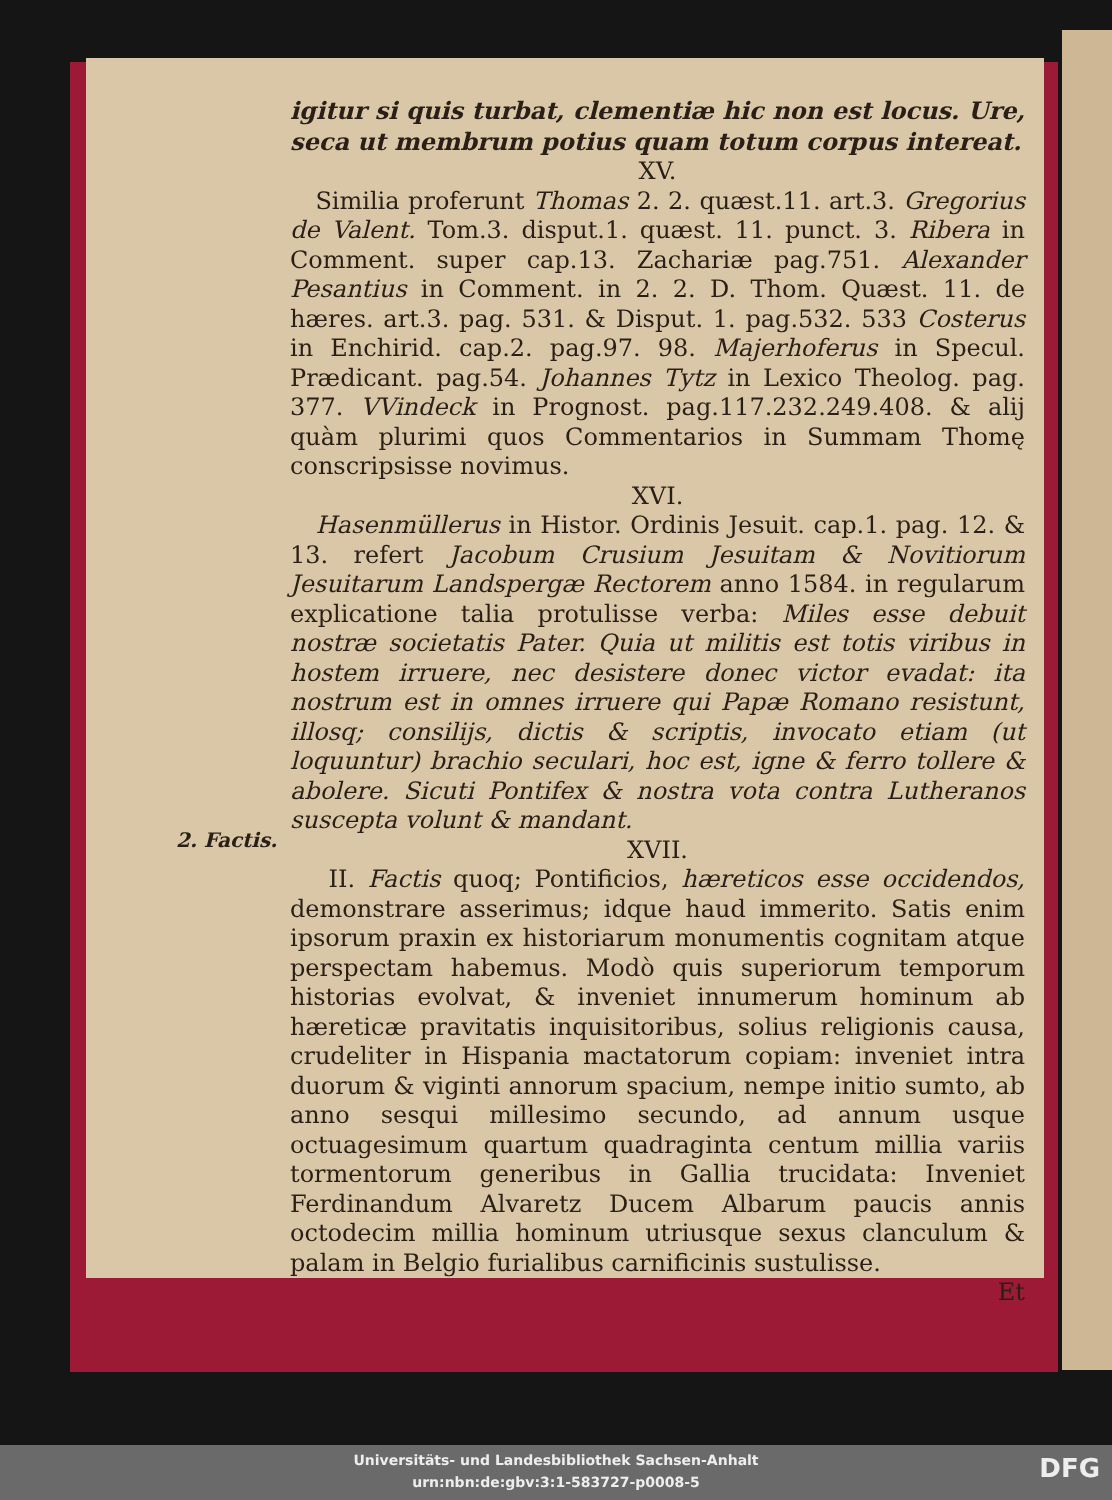2. Factis.
igitur si quis turbat, clementiæ hic non est locus. Ure, seca ut membrum potius quam totum corpus intereat.
XV.
Similia proferunt Thomas 2. 2. quæst.11. art.3. Gregorius de Valent. Tom.3. disput.1. quæst. 11. punct. 3. Ribera in Comment. super cap.13. Zachariæ pag.751. Alexander Pesantius in Comment. in 2. 2. D. Thom. Quæst. 11. de hæres. art.3. pag. 531. & Disput. 1. pag.532. 533 Costerus in Enchirid. cap.2. pag.97. 98. Majerhoferus in Specul. Prædicant. pag.54. Johannes Tytz in Lexico Theolog. pag. 377. VVindeck in Prognost. pag.117.232.249.408. & alij quàm plurimi quos Commentarios in Summam Thomę conscripsisse novimus.
XVI.
Hasenmüllerus in Histor. Ordinis Jesuit. cap.1. pag. 12. & 13. refert Jacobum Crusium Jesuitam & Novitiorum Jesuitarum Landspergæ Rectorem anno 1584. in regularum explicatione talia protulisse verba: Miles esse debuit nostræ societatis Pater. Quia ut militis est totis viribus in hostem irruere, nec desistere donec victor evadat: ita nostrum est in omnes irruere qui Papæ Romano resistunt, illosq; consilijs, dictis & scriptis, invocato etiam (ut loquuntur) brachio seculari, hoc est, igne & ferro tollere & abolere. Sicuti Pontifex & nostra vota contra Lutheranos suscepta volunt & mandant.
XVII.
II. Factis quoq; Pontificios, hæreticos esse occidendos, demonstrare asserimus; idque haud immerito. Satis enim ipsorum praxin ex historiarum monumentis cognitam atque perspectam habemus. Modò quis superiorum temporum historias evolvat, & inveniet innumerum hominum ab hæreticæ pravitatis inquisitoribus, solius religionis causa, crudeliter in Hispania mactatorum copiam: inveniet intra duorum & viginti annorum spacium, nempe initio sumto, ab anno sesqui millesimo secundo, ad annum usque octuagesimum quartum quadraginta centum millia variis tormentorum generibus in Gallia trucidata: Inveniet Ferdinandum Alvaretz Ducem Albarum paucis annis octodecim millia hominum utriusque sexus clanculum & palam in Belgio furialibus carnificinis sustulisse.
Et
Universitäts- und Landesbibliothek Sachsen-Anhalt
urn:nbn:de:gbv:3:1-583727-p0008-5
DFG